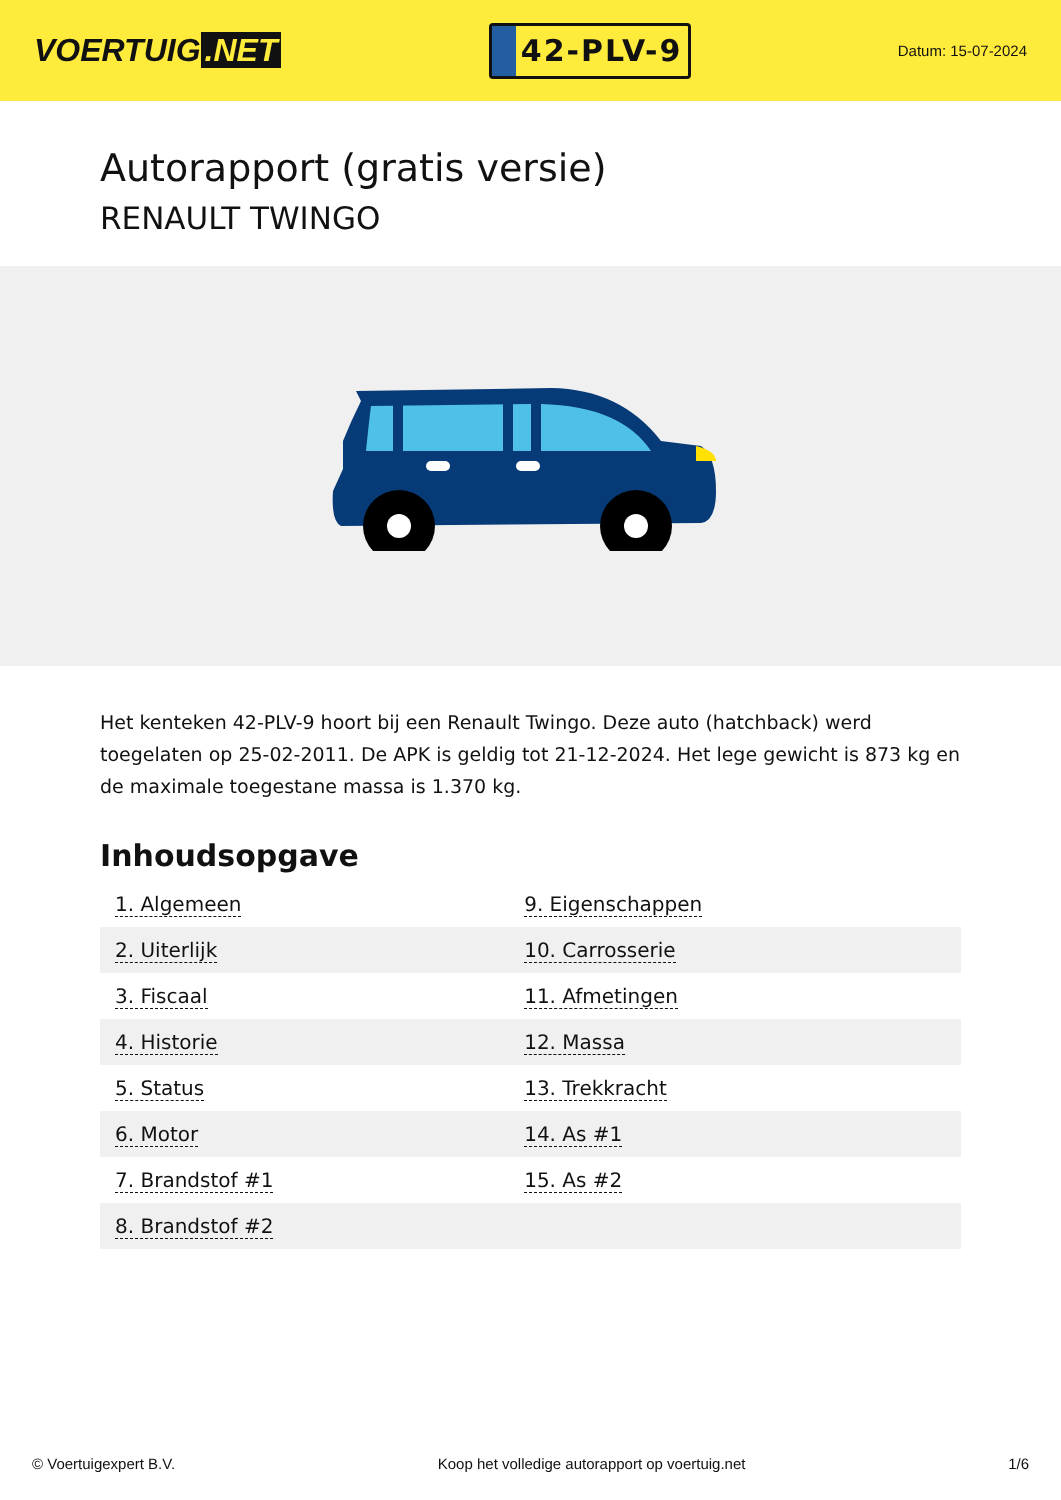VOERTUIG.NET
42-PLV-9
Datum: 15-07-2024
Autorapport (gratis versie)
RENAULT TWINGO
Het kenteken 42-PLV-9 hoort bij een Renault Twingo. Deze auto (hatchback) werd toegelaten op 25-02-2011. De APK is geldig tot 21-12-2024. Het lege gewicht is 873 kg en de maximale toegestane massa is 1.370 kg.
Inhoudsopgave
| 1. Algemeen | 9. Eigenschappen |
| 2. Uiterlijk | 10. Carrosserie |
| 3. Fiscaal | 11. Afmetingen |
| 4. Historie | 12. Massa |
| 5. Status | 13. Trekkracht |
| 6. Motor | 14. As #1 |
| 7. Brandstof #1 | 15. As #2 |
| 8. Brandstof #2 | |
© Voertuigexpert B.V. Koop het volledige autorapport op voertuig.net 1/6